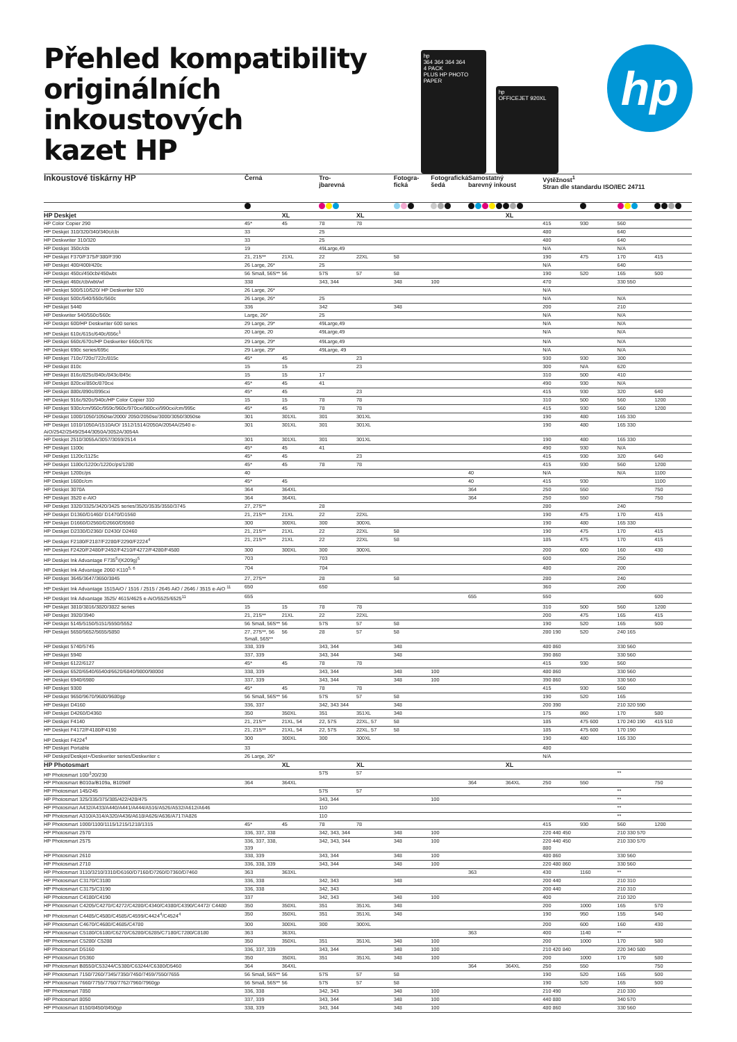Přehled kompatibility
originálních inkoustových
kazet HP
hp
364 364 364 364
4 PACK
PLUS HP PHOTO PAPER
hp
OFFICEJET 920XL
hp
| Inkoustové tiskárny HP | Černá | | Tro- jbarevná | | Fotogra- fická | Fotografická šedá | Samostatný barevný inkoust | | Výtěžnost<sup>1</sup> Stran dle standardu ISO/IEC 24711 | | | |
| --- | --- | --- | --- | --- | --- | --- | --- | --- | --- | --- | --- | --- |
| HP Deskjet | | XL | | XL | | | | XL | | | | |
| HP Color Copier 290 | 45* | 45 | 78 | 78 | | | | | 415 | 930 | 560 | |
| HP Deskjet 310/320/340/340c/cbi | 33 | | 25 | | | | | | 480 | | 640 | |
| HP Deskwriter 310/320 | 33 | | 25 | | | | | | 480 | | 640 | |
| HP Deskjet 350c/cbi | 19 | | 49Large,49 | | | | | | N/A | | N/A | |
| HP Deskjet F370/F375/F380/F390 | 21, 21S** | 21XL | 22 | 22XL | 58 | | | | 190 | 475 | 170 | 415 |
| HP Deskjet 400/400l/420c | 26 Large, 26* | | 25 | | | | | | N/A | | 640 | |
| HP Deskjet 450ci/450cbi/450wbt | 56 Small, 56S** | 56 | 57S | 57 | 58 | | | | 190 | 520 | 165 | 500 |
| HP Deskjet 460c/cb/wbt/wf | 338 | | 343, 344 | | 348 | 100 | | | 470 | | 330 550 | |
| HP Deskjet 500/510/520/ HP Deskwriter 520 | 26 Large, 26* | | | | | | | | N/A | | | |
| HP Deskjet 500c/540/550c/560c | 26 Large, 26* | | 25 | | | | | | N/A | | N/A | |
| HP Deskjet 5440 | 336 | | 342 | | 348 | | | | 200 | | 210 | |
| HP Deskwriter 540/550c/560c | Large, 26* | | 25 | | | | | | N/A | | N/A | |
| HP Deskjet 600/HP Deskwriter 600 series | 29 Large, 29* | | 49Large,49 | | | | | | N/A | | N/A | |
| HP Deskjet 610c/615c/640c/656c<sup>1</sup> | 20 Large, 20 | | 49Large,49 | | | | | | N/A | | N/A | |
| HP Deskjet 660c/670c/HP Deskwriter 660c/670c | 29 Large, 29* | | 49Large,49 | | | | | | N/A | | N/A | |
| HP Deskjet 690c series/695c | 29 Large, 29* | | 49Large, 49 | | | | | | N/A | | N/A | |
| HP Deskjet 710c/720c/722c/815c | 45* | 45 | | 23 | | | | | 930 | 930 | 300 | |
| HP Deskjet 810c | 15 | 15 | | 23 | | | | | 300 | N/A | 620 | |
| HP Deskjet 816c/825c/840c/843c/845c | 15 | 15 | 17 | | | | | | 310 | 500 | 410 | |
| HP Deskjet 820cxi/850c/870cxi | 45* | 45 | 41 | | | | | | 490 | 930 | N/A | |
| HP Deskjet 880c/890c/895cxi | 45* | 45 | | 23 | | | | | 415 | 930 | 320 | 640 |
| HP Deskjet 916c/920c/940c/HP Color Copier 310 | 15 | 15 | 78 | 78 | | | | | 310 | 500 | 560 | 1200 |
| HP Deskjet 930c/cm/950c/959c/960c/970cxi/980cxi/990cxi/cm/995c | 45* | 45 | 78 | 78 | | | | | 415 | 930 | 560 | 1200 |
| HP Deskjet 1000/1050/1050se/2000/ 2050/2050se/3000/3050/3050se | 301 | 301XL | 301 | 301XL | | | | | 190 | 480 | 165 330 | |
| HP Deskjet 1010/1050A/1510AiO/ 1512/1514/2050A/2054A/2540 e-AiO/2542/2549/2544/3050A/3052A/3054A | 301 | 301XL | 301 | 301XL | | | | | 190 | 480 | 165 330 | |
| HP Deskjet 2510/3055A/3057/3059/2514 | 301 | 301XL | 301 | 301XL | | | | | 190 | 480 | 165 330 | |
| HP Deskjet 1100c | 45* | 45 | 41 | | | | | | 490 | 930 | N/A | |
| HP Deskjet 1120c/1125c | 45* | 45 | | 23 | | | | | 415 | 930 | 320 | 640 |
| HP Deskjet 1180c/1220c/1220c/ps/1280 | 45* | 45 | 78 | 78 | | | | | 415 | 930 | 560 | 1200 |
| HP Deskjet 1200c/ps | 40 | | | | | | 40 | | N/A | | N/A | 1100 |
| HP Deskjet 1600c/cm | 45* | 45 | | | | | 40 | | 415 | 930 | | 1100 |
| HP Deskjet 3070A | 364 | 364XL | | | | | 364 | | 250 | 550 | | 750 |
| HP Deskjet 3520 e-AIO | 364 | 364XL | | | | | 364 | | 250 | 550 | | 750 |
| HP Deskjet 3320/3325/3420/3425 series/3520/3535/3550/3745 | 27, 27S** | | 28 | | | | | | 280 | | 240 | |
| HP Deskjet D1360/D1460/ D1470/D1560 | 21, 21S** | 21XL | 22 | 22XL | | | | | 190 | 475 | 170 | 415 |
| HP Deskjet D1660/D2560/D2660/D5560 | 300 | 300XL | 300 | 300XL | | | | | 190 | 480 | 165 330 | |
| HP Deskjet D2330/D2360/ D2430/ D2460 | 21, 21S** | 21XL | 22 | 22XL | 58 | | | | 190 | 475 | 170 | 415 |
| HP Deskjet F2180/F2187/F2280/F2290/F2224<sup>4</sup> | 21, 21S** | 21XL | 22 | 22XL | 58 | | | | 185 | 475 | 170 | 415 |
| HP Deskjet F2420/F2480/F2492/F4210/F4272/F4280/F4580 | 300 | 300XL | 300 | 300XL | | | | | 200 | 600 | 160 | 430 |
| HP Deskjet Ink Advantage F735<sup>5</sup>/(K209g)<sup>5</sup> | 703 | | 703 | | | | | | 600 | | 250 | |
| HP Deskjet Ink Advantage 2060 K110<sup>5, 6</sup> | 704 | | 704 | | | | | | 480 | | 200 | |
| HP Deskjet 3645/3647/3650/3845 | 27, 27S** | | 28 | | 58 | | | | 280 | | 240 | |
| HP Deskjet Ink Advantage 1515AiO / 1516 / 2515 / 2645 AiO / 2646 / 3515 e-AiO <sup>11</sup> | 650 | | 650 | | | | | | 360 | | 200 | |
| HP Deskjet Ink Advantage 3525/ 4615/4625 e-AiO/5525/6525<sup>11</sup> | 655 | | | | | | 655 | | 550 | | | 600 |
| HP Deskjet 3810/3816/3820/3822 series | 15 | 15 | 78 | 78 | | | | | 310 | 500 | 560 | 1200 |
| HP Deskjet 3920/3940 | 21, 21S** | 21XL | 22 | 22XL | | | | | 200 | 475 | 165 | 415 |
| HP Deskjet 5145/5150/5151/5550/5552 | 56 Small, 56S** | 56 | 57S | 57 | 58 | | | | 190 | 520 | 165 | 500 |
| HP Deskjet 5650/5652/5655/5850 | 27, 27S**, 56 Small, 56S** | 56 | 28 | 57 | 58 | | | | 280 190 | 520 | 240 165 | |
| HP Deskjet 5740/5745 | 338, 339 | | 343, 344 | | 348 | | | | 480 860 | | 330 560 | |
| HP Deskjet 5940 | 337, 339 | | 343, 344 | | 348 | | | | 390 860 | | 330 560 | |
| HP Deskjet 6122/6127 | 45* | 45 | 78 | 78 | | | | | 415 | 930 | 560 | |
| HP Deskjet 6520/6540/6540d/6620/6840/9800/9800d | 338, 339 | | 343, 344 | | 348 | 100 | | | 480 860 | | 330 560 | |
| HP Deskjet 6940/6980 | 337, 339 | | 343, 344 | | 348 | 100 | | | 390 860 | | 330 560 | |
| HP Deskjet 9300 | 45* | 45 | 78 | 78 | | | | | 415 | 930 | 560 | |
| HP Deskjet 9650/9670/9680/9680gp | 56 Small, 56S** | 56 | 57S | 57 | 58 | | | | 190 | 520 | 165 | |
| HP Deskjet D4160 | 336, 337 | | 342, 343 344 | | 348 | | | | 200 390 | | 210 320 590 | |
| HP Deskjet D4260/D4360 | 350 | 350XL | 351 | 351XL | 348 | | | | 175 | 860 | 170 | 580 |
| HP Deskjet F4140 | 21, 21S** | 21XL, 54 | 22, 57S | 22XL, 57 | 58 | | | | 185 | 475 600 | 170 240 190 | 415 510 |
| HP Deskjet F4172/F4180/F4190 | 21, 21S** | 21XL, 54 | 22, 57S | 22XL, 57 | 58 | | | | 185 | 475 600 | 170 190 | |
| HP Deskjet F4224<sup>4</sup> | 300 | 300XL | 300 | 300XL | | | | | 190 | 480 | 165 330 | |
| HP Deskjet Portable | 33 | | | | | | | | 480 | | | |
| HP Deskjet/Deskjet+/Deskwriter series/Deskwriter c | 26 Large, 26* | | | | | | | | N/A | | | |
| HP Photosmart | | XL | | XL | | | | XL | | | | |
| HP Photosmart 100/<sup>1</sup>20/230 | | | 57S | 57 | | | | | | | ** | |
| HP Photosmart B010a/B109a, B109d/f | 364 | 364XL | | | | | 364 | 364XL | 250 | 550 | | 750 |
| HP Photosmart 145/245 | | | 57S | 57 | | | | | | | ** | |
| HP Photosmart 325/335/375/385/422/428/475 | | | 343, 344 | | | 100 | | | | | ** | |
| HP Photosmart A432/A433/A440/A441/A444/A516/A526/A532/A612/A646 | | | 110 | | | | | | | | ** | |
| HP Photosmart A310/A314/A320/A436/A618/A626/A636/A717/A826 | | | 110 | | | | | | | | ** | |
| HP Photosmart 1000/1100/1115/1215/1218/1315 | 45* | 45 | 78 | 78 | | | | | 415 | 930 | 560 | 1200 |
| HP Photosmart 2570 | 336, 337, 338 | | 342, 343, 344 | | 348 | 100 | | | 220 440 450 | | 210 330 570 | |
| HP Photosmart 2575 | 336, 337, 338, 339 | | 342, 343, 344 | | 348 | 100 | | | 220 440 450 880 | | 210 330 570 | |
| HP Photosmart 2610 | 338, 339 | | 343, 344 | | 348 | 100 | | | 480 860 | | 330 560 | |
| HP Photosmart 2710 | 336, 338, 339 | | 343, 344 | | 348 | 100 | | | 220 480 860 | | 330 560 | |
| HP Photosmart 3110/3210/3310/D6160/D7160/D7260/D7360/D7460 | 363 | 363XL | | | | | 363 | | 430 | 1160 | ** | |
| HP Photosmart C3170/C3180 | 336, 338 | | 342, 343 | | 348 | | | | 200 440 | | 210 310 | |
| HP Photosmart C3175/C3190 | 336, 338 | | 342, 343 | | | | | | 200 440 | | 210 310 | |
| HP Photosmart C4180/C4190 | 337 | | 342, 343 | | 348 | 100 | | | 400 | | 210 320 | |
| HP Photosmart C4205/C4270/C4272/C4280/C4340/C4380/C4390/C4472/ C4480 | 350 | 350XL | 351 | 351XL | 348 | | | | 200 | 1000 | 165 | 570 |
| HP Photosmart C4485/C4580/C4585/C4599/C4424<sup>4</sup>/C4524<sup>4</sup> | 350 | 350XL | 351 | 351XL | 348 | | | | 190 | 950 | 155 | 540 |
| HP Photosmart C4670/C4680/C4685/C4780 | 300 | 300XL | 300 | 300XL | | | | | 200 | 600 | 160 | 430 |
| HP Photosmart C5180/C6180/C6270/C6280/C6285/C7180/C7280/C8180 | 363 | 363XL | | | | | 363 | | 400 | 1140 | ** | |
| HP Photosmart C5280/ C5288 | 350 | 350XL | 351 | 351XL | 348 | 100 | | | 200 | 1000 | 170 | 580 |
| HP Photosmart D5160 | 336, 337, 339 | | 343, 344 | | 348 | 100 | | | 210 420 840 | | 220 340 580 | |
| HP Photosmart D5360 | 350 | 350XL | 351 | 351XL | 348 | 100 | | | 200 | 1000 | 170 | 580 |
| HP Photosmart B8550/C53244/C5380/C63244/C6380/D5460 | 364 | 364XL | | | | | 364 | 364XL | 250 | 550 | | 750 |
| HP Photosmart 7150/7260/7345/7350/7450/7459/7550/7655 | 56 Small, 56S** | 56 | 57S | 57 | 58 | | | | 190 | 520 | 165 | 500 |
| HP Photosmart 7660/7755/7760/7762/7960/7960gp | 56 Small, 56S** | 56 | 57S | 57 | 58 | | | | 190 | 520 | 165 | 500 |
| HP Photosmart 7850 | 336, 338 | | 342, 343 | | 348 | 100 | | | 210 490 | | 210 330 | |
| HP Photosmart 8050 | 337, 339 | | 343, 344 | | 348 | 100 | | | 440 880 | | 340 570 | |
| HP Photosmart 8150/8450/8450gp | 338, 339 | | 343, 344 | | 348 | 100 | | | 480 860 | | 330 560 | |